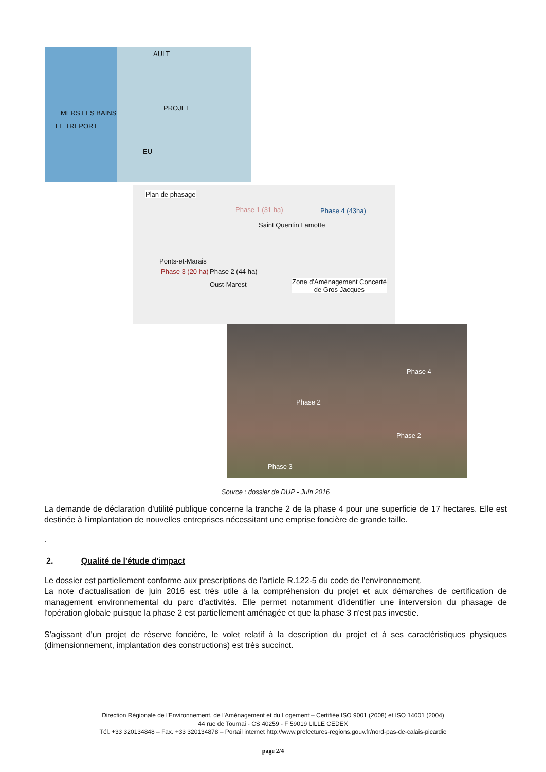AULT
PROJET
MERS LES BAINS
LE TREPORT
EU
Plan de phasage
Phase 1 (31 ha) Phase 4 (43ha)
Saint Quentin Lamotte
Ponts-et-Marais
Phase 3 (20 ha) Phase 2 (44 ha)
Oust-Marest Zone d'Aménagement Concerté
de Gros Jacques
Phase 4
Phase 2
Phase 2
Phase 3
Source : dossier de DUP - Juin 2016
La demande de déclaration d'utilité publique concerne la tranche 2 de la phase 4 pour une superficie de 17 hectares. Elle est destinée à l'implantation de nouvelles entreprises nécessitant une emprise foncière de grande taille.
.
2. Qualité de l'étude d'impact
Le dossier est partiellement conforme aux prescriptions de l'article R.122-5 du code de l'environnement.
La note d'actualisation de juin 2016 est très utile à la compréhension du projet et aux démarches de certification de management environnemental du parc d'activités. Elle permet notamment d'identifier une interversion du phasage de l'opération globale puisque la phase 2 est partiellement aménagée et que la phase 3 n'est pas investie.
S'agissant d'un projet de réserve foncière, le volet relatif à la description du projet et à ses caractéristiques physiques (dimensionnement, implantation des constructions) est très succinct.
Direction Régionale de l'Environnement, de l'Aménagement et du Logement – Certifiée ISO 9001 (2008) et ISO 14001 (2004)
44 rue de Tournai - CS 40259 - F 59019 LILLE CEDEX
Tél. +33 320134848 – Fax. +33 320134878 – Portail internet http://www.prefectures-regions.gouv.fr/nord-pas-de-calais-picardie
page 2/4